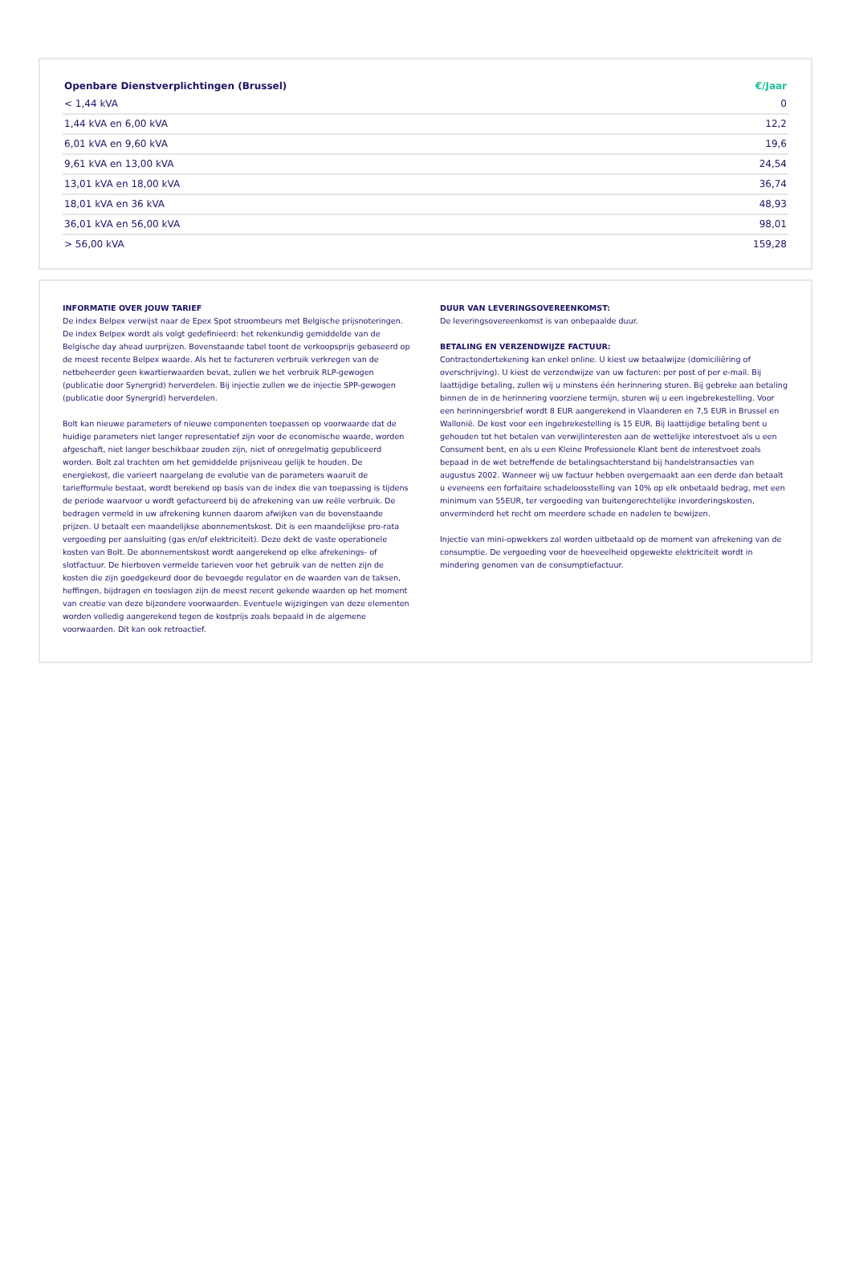| Openbare Dienstverplichtingen (Brussel) | €/Jaar |
| --- | --- |
| < 1,44 kVA | 0 |
| 1,44 kVA en 6,00 kVA | 12,2 |
| 6,01 kVA en 9,60 kVA | 19,6 |
| 9,61 kVA en 13,00 kVA | 24,54 |
| 13,01 kVA en 18,00 kVA | 36,74 |
| 18,01 kVA en 36 kVA | 48,93 |
| 36,01 kVA en 56,00 kVA | 98,01 |
| > 56,00 kVA | 159,28 |
INFORMATIE OVER JOUW TARIEF
De index Belpex verwijst naar de Epex Spot stroombeurs met Belgische prijsnoteringen. De index Belpex wordt als volgt gedefinieerd: het rekenkundig gemiddelde van de Belgische day ahead uurprijzen. Bovenstaande tabel toont de verkoopsprijs gebaseerd op de meest recente Belpex waarde. Als het te factureren verbruik verkregen van de netbeheerder geen kwartierwaarden bevat, zullen we het verbruik RLP-gewogen (publicatie door Synergrid) herverdelen. Bij injectie zullen we de injectie SPP-gewogen (publicatie door Synergrid) herverdelen.
Bolt kan nieuwe parameters of nieuwe componenten toepassen op voorwaarde dat de huidige parameters niet langer representatief zijn voor de economische waarde, worden afgeschaft, niet langer beschikbaar zouden zijn, niet of onregelmatig gepubliceerd worden. Bolt zal trachten om het gemiddelde prijsniveau gelijk te houden. De energiekost, die varieert naargelang de evolutie van de parameters waaruit de tariefformule bestaat, wordt berekend op basis van de index die van toepassing is tijdens de periode waarvoor u wordt gefactureerd bij de afrekening van uw reële verbruik. De bedragen vermeld in uw afrekening kunnen daarom afwijken van de bovenstaande prijzen. U betaalt een maandelijkse abonnementskost. Dit is een maandelijkse pro-rata vergoeding per aansluiting (gas en/of elektriciteit). Deze dekt de vaste operationele kosten van Bolt. De abonnementskost wordt aangerekend op elke afrekenings- of slotfactuur. De hierboven vermelde tarieven voor het gebruik van de netten zijn de kosten die zijn goedgekeurd door de bevoegde regulator en de waarden van de taksen, heffingen, bijdragen en toeslagen zijn de meest recent gekende waarden op het moment van creatie van deze bijzondere voorwaarden. Eventuele wijzigingen van deze elementen worden volledig aangerekend tegen de kostprijs zoals bepaald in de algemene voorwaarden. Dit kan ook retroactief.
DUUR VAN LEVERINGSOVEREENKOMST:
De leveringsovereenkomst is van onbepaalde duur.
BETALING EN VERZENDWIJZE FACTUUR:
Contractondertekening kan enkel online. U kiest uw betaalwijze (domiciliëring of overschrijving). U kiest de verzendwijze van uw facturen: per post of per e-mail. Bij laattijdige betaling, zullen wij u minstens één herinnering sturen. Bij gebreke aan betaling binnen de in de herinnering voorziene termijn, sturen wij u een ingebrekestelling. Voor een herinningersbrief wordt 8 EUR aangerekend in Vlaanderen en 7,5 EUR in Brussel en Wallonië. De kost voor een ingebrekestelling is 15 EUR. Bij laattijdige betaling bent u gehouden tot het betalen van verwijlinteresten aan de wettelijke interestvoet als u een Consument bent, en als u een Kleine Professionele Klant bent de interestvoet zoals bepaad in de wet betreffende de betalingsachterstand bij handelstransacties van augustus 2002. Wanneer wij uw factuur hebben overgemaakt aan een derde dan betaalt u eveneens een forfaitaire schadeloosstelling van 10% op elk onbetaald bedrag, met een minimum van 55EUR, ter vergoeding van buitengerechtelijke invorderingskosten, onverminderd het recht om meerdere schade en nadelen te bewijzen.
Injectie van mini-opwekkers zal worden uitbetaald op de moment van afrekening van de consumptie. De vergoeding voor de hoeveelheid opgewekte elektriciteit wordt in mindering genomen van de consumptiefactuur.